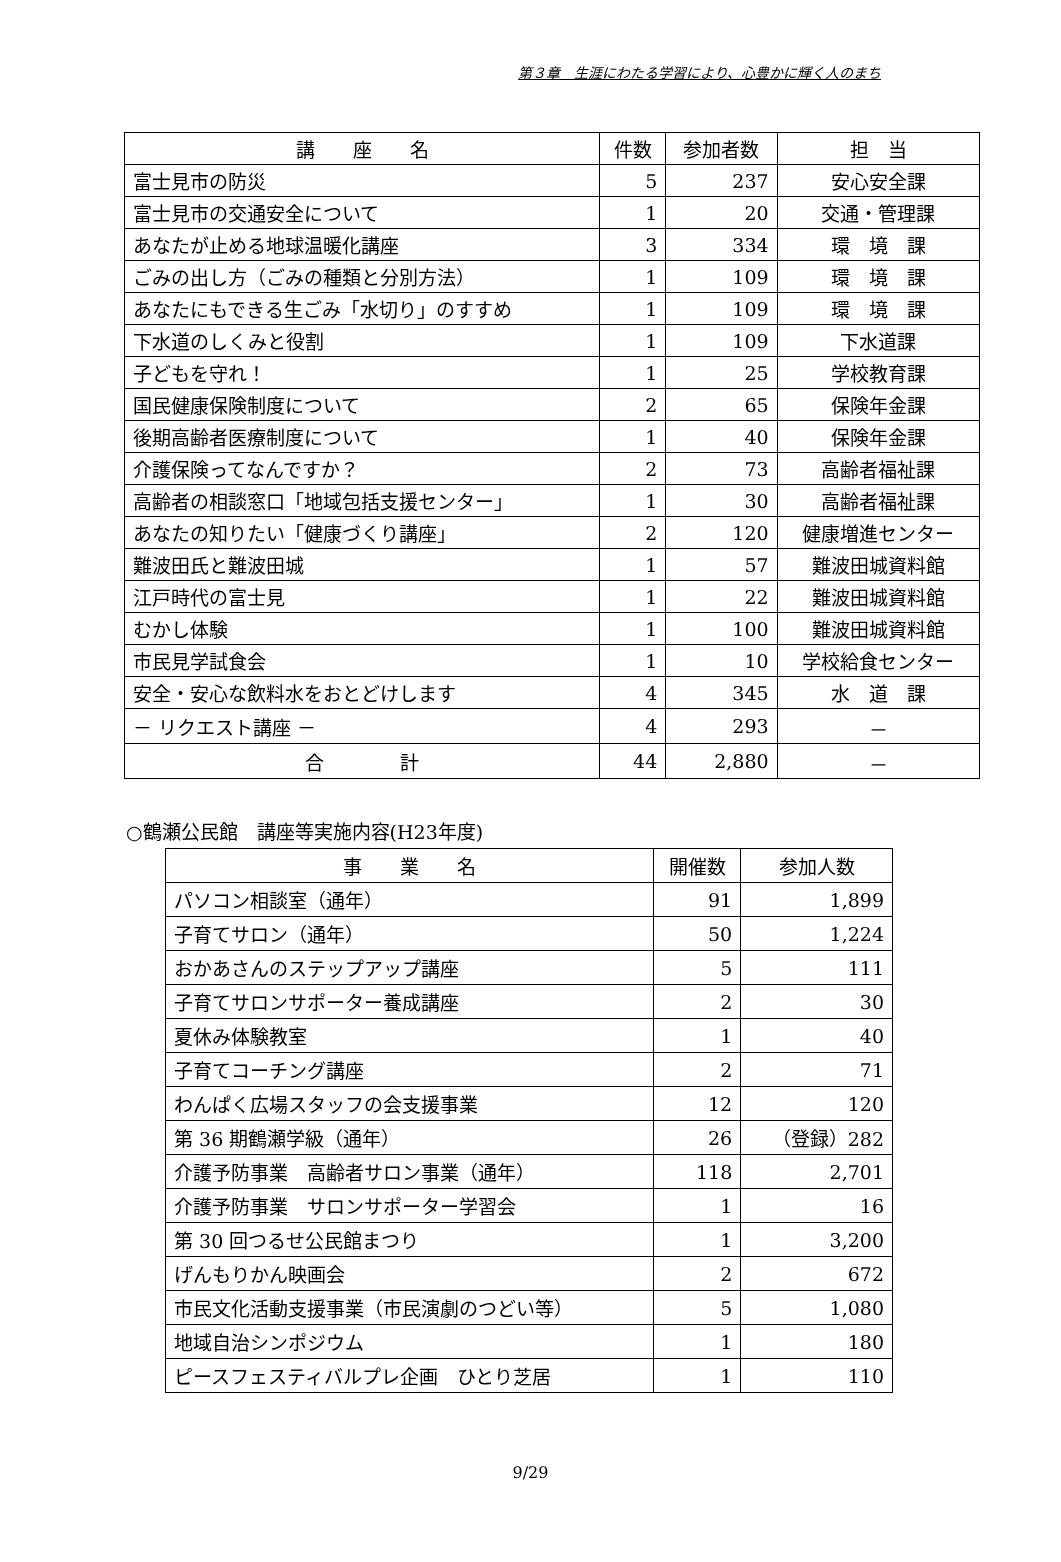第３章　生涯にわたる学習により、心豊かに輝く人のまち
| 講 座 名 | 件数 | 参加者数 | 担 当 |
| --- | --- | --- | --- |
| 富士見市の防災 | 5 | 237 | 安心安全課 |
| 富士見市の交通安全について | 1 | 20 | 交通・管理課 |
| あなたが止める地球温暖化講座 | 3 | 334 | 環 境 課 |
| ごみの出し方（ごみの種類と分別方法） | 1 | 109 | 環 境 課 |
| あなたにもできる生ごみ「水切り」のすすめ | 1 | 109 | 環 境 課 |
| 下水道のしくみと役割 | 1 | 109 | 下水道課 |
| 子どもを守れ！ | 1 | 25 | 学校教育課 |
| 国民健康保険制度について | 2 | 65 | 保険年金課 |
| 後期高齢者医療制度について | 1 | 40 | 保険年金課 |
| 介護保険ってなんですか？ | 2 | 73 | 高齢者福祉課 |
| 高齢者の相談窓口「地域包括支援センター」 | 1 | 30 | 高齢者福祉課 |
| あなたの知りたい「健康づくり講座」 | 2 | 120 | 健康増進センター |
| 難波田氏と難波田城 | 1 | 57 | 難波田城資料館 |
| 江戸時代の富士見 | 1 | 22 | 難波田城資料館 |
| むかし体験 | 1 | 100 | 難波田城資料館 |
| 市民見学試食会 | 1 | 10 | 学校給食センター |
| 安全・安心な飲料水をおとどけします | 4 | 345 | 水 道 課 |
| － リクエスト講座 － | 4 | 293 | － |
| 合 計 | 44 | 2,880 | － |
○鶴瀬公民館　講座等実施内容(H23年度)
| 事 業 名 | 開催数 | 参加人数 |
| --- | --- | --- |
| パソコン相談室（通年） | 91 | 1,899 |
| 子育てサロン（通年） | 50 | 1,224 |
| おかあさんのステップアップ講座 | 5 | 111 |
| 子育てサロンサポーター養成講座 | 2 | 30 |
| 夏休み体験教室 | 1 | 40 |
| 子育てコーチング講座 | 2 | 71 |
| わんぱく広場スタッフの会支援事業 | 12 | 120 |
| 第 36 期鶴瀬学級（通年） | 26 | （登録）282 |
| 介護予防事業 高齢者サロン事業（通年） | 118 | 2,701 |
| 介護予防事業 サロンサポーター学習会 | 1 | 16 |
| 第 30 回つるせ公民館まつり | 1 | 3,200 |
| げんもりかん映画会 | 2 | 672 |
| 市民文化活動支援事業（市民演劇のつどい等） | 5 | 1,080 |
| 地域自治シンポジウム | 1 | 180 |
| ピースフェスティバルプレ企画 ひとり芝居 | 1 | 110 |
9/29